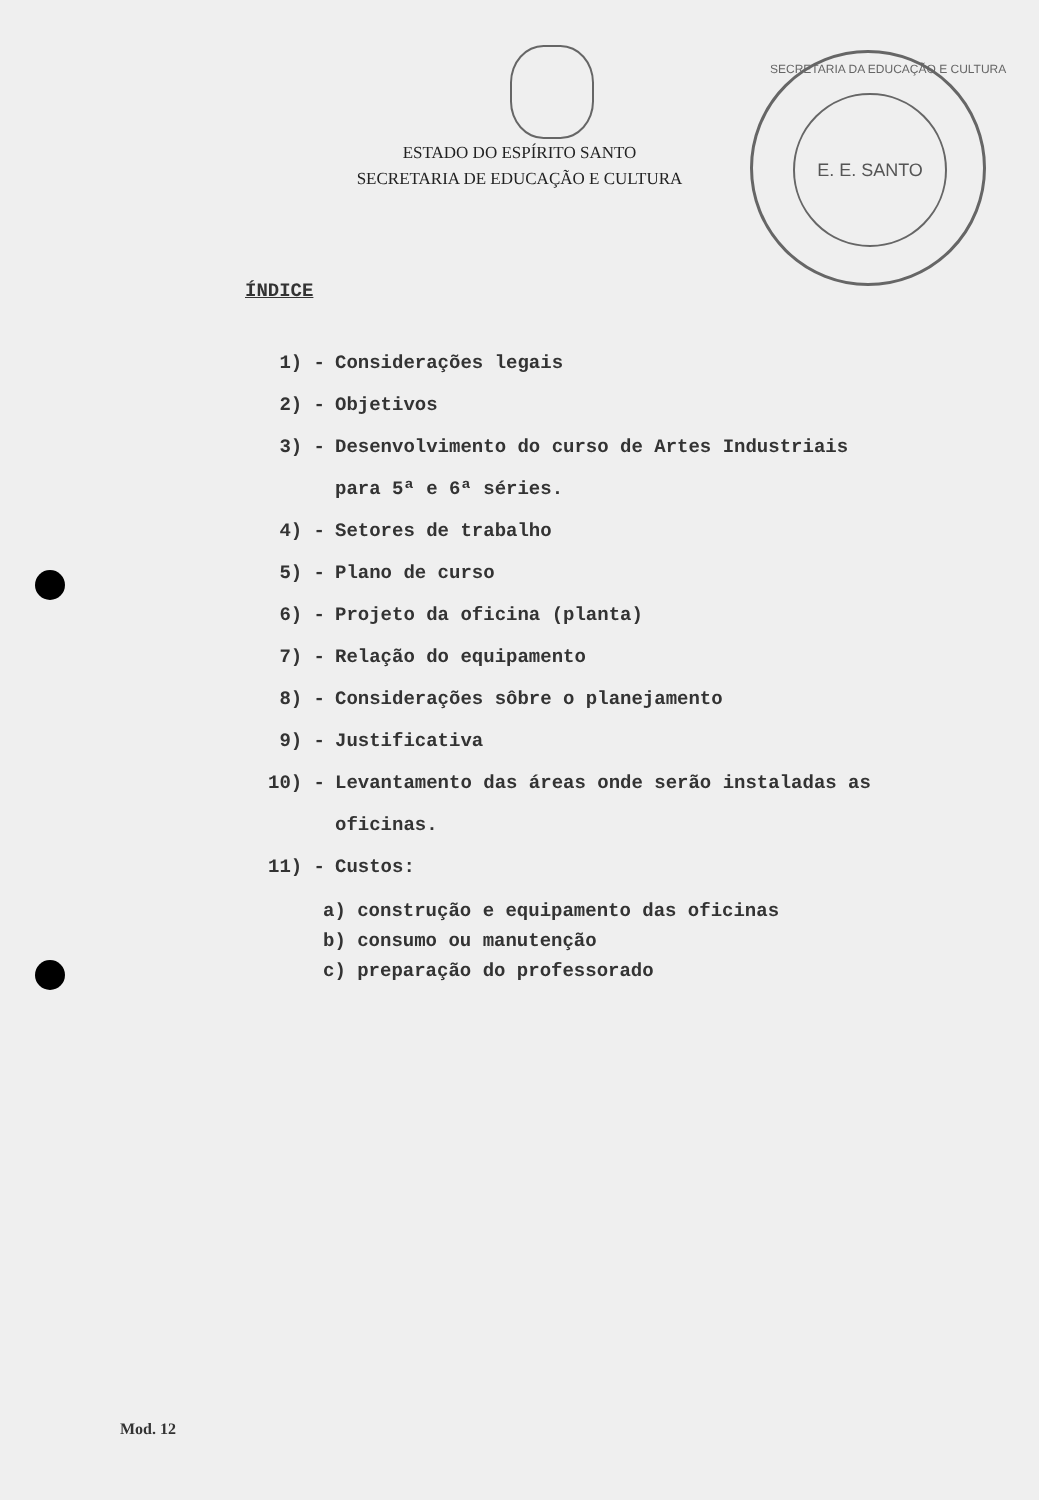ESTADO DO ESPÍRITO SANTO
SECRETARIA DE EDUCAÇÃO E CULTURA
E. E. SANTO
SECRETARIA DA EDUCAÇÃO E CULTURA
ÍNDICE
1) - Considerações legais
2) - Objetivos
3) - Desenvolvimento do curso de Artes Industriais para 5ª e 6ª séries.
4) - Setores de trabalho
5) - Plano de curso
6) - Projeto da oficina (planta)
7) - Relação do equipamento
8) - Considerações sôbre o planejamento
9) - Justificativa
10) - Levantamento das áreas onde serão instaladas as oficinas.
11) - Custos:
a) construção e equipamento das oficinas
b) consumo ou manutenção
c) preparação do professorado
Mod. 12